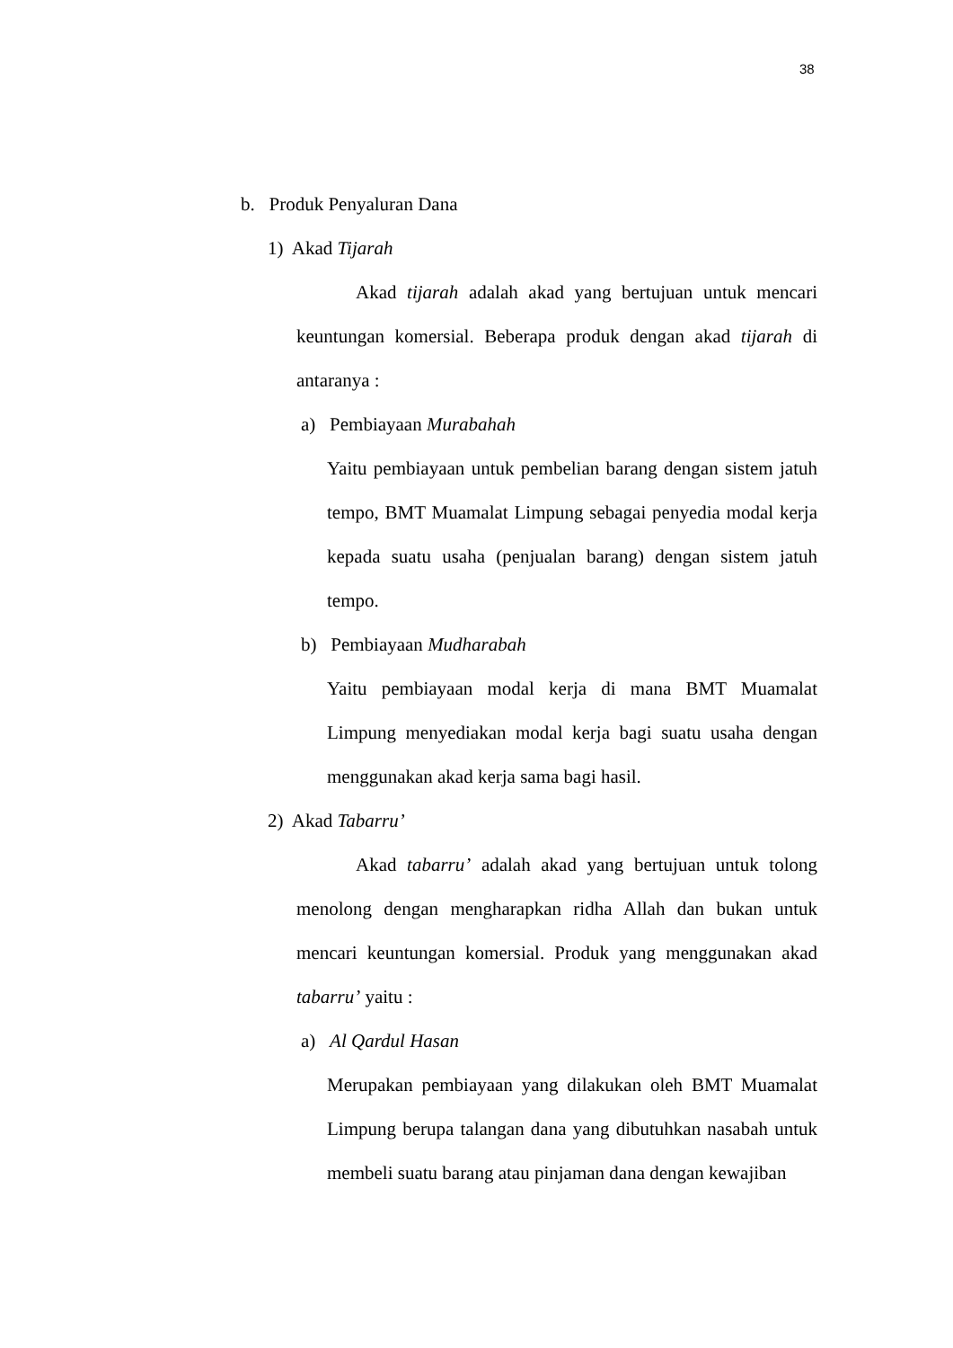38
b. Produk Penyaluran Dana
1) Akad Tijarah
Akad tijarah adalah akad yang bertujuan untuk mencari keuntungan komersial. Beberapa produk dengan akad tijarah di antaranya :
a) Pembiayaan Murabahah
Yaitu pembiayaan untuk pembelian barang dengan sistem jatuh tempo, BMT Muamalat Limpung sebagai penyedia modal kerja kepada suatu usaha (penjualan barang) dengan sistem jatuh tempo.
b) Pembiayaan Mudharabah
Yaitu pembiayaan modal kerja di mana BMT Muamalat Limpung menyediakan modal kerja bagi suatu usaha dengan menggunakan akad kerja sama bagi hasil.
2) Akad Tabarru’
Akad tabarru’ adalah akad yang bertujuan untuk tolong menolong dengan mengharapkan ridha Allah dan bukan untuk mencari keuntungan komersial. Produk yang menggunakan akad tabarru’ yaitu :
a) Al Qardul Hasan
Merupakan pembiayaan yang dilakukan oleh BMT Muamalat Limpung berupa talangan dana yang dibutuhkan nasabah untuk membeli suatu barang atau pinjaman dana dengan kewajiban